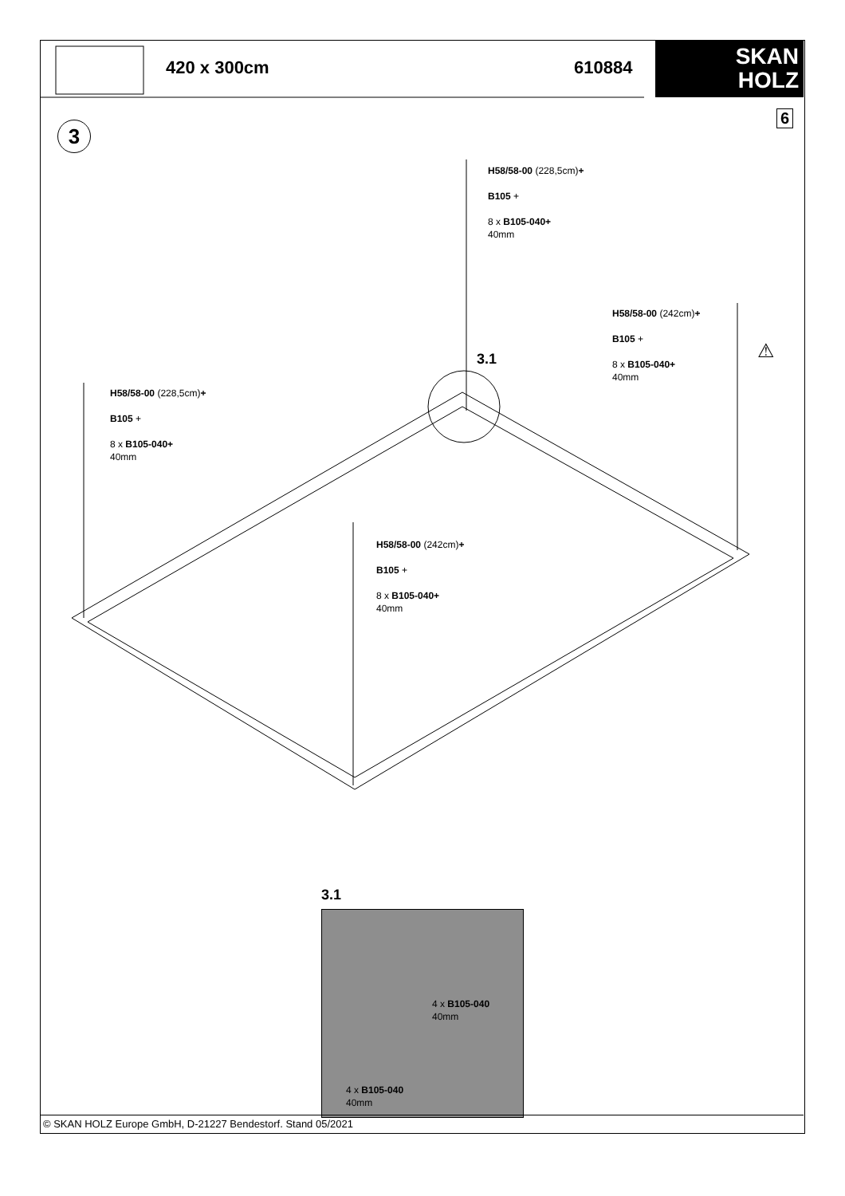420 x 300cm 610884
SKAN
HOLZ
®
6
3
H58/58-00 (228,5cm)+
B105 +
8 x B105-040+
40mm
H58/58-00 (242cm)+
B105 +
8 x B105-040+
40mm
3.1
H58/58-00 (228,5cm)+
B105 +
8 x B105-040+
40mm
H58/58-00 (242cm)+
B105 +
8 x B105-040+
40mm
⚠
3.1
4 x B105-040
40mm
4 x B105-040
40mm
© SKAN HOLZ Europe GmbH, D-21227 Bendestorf. Stand 05/2021